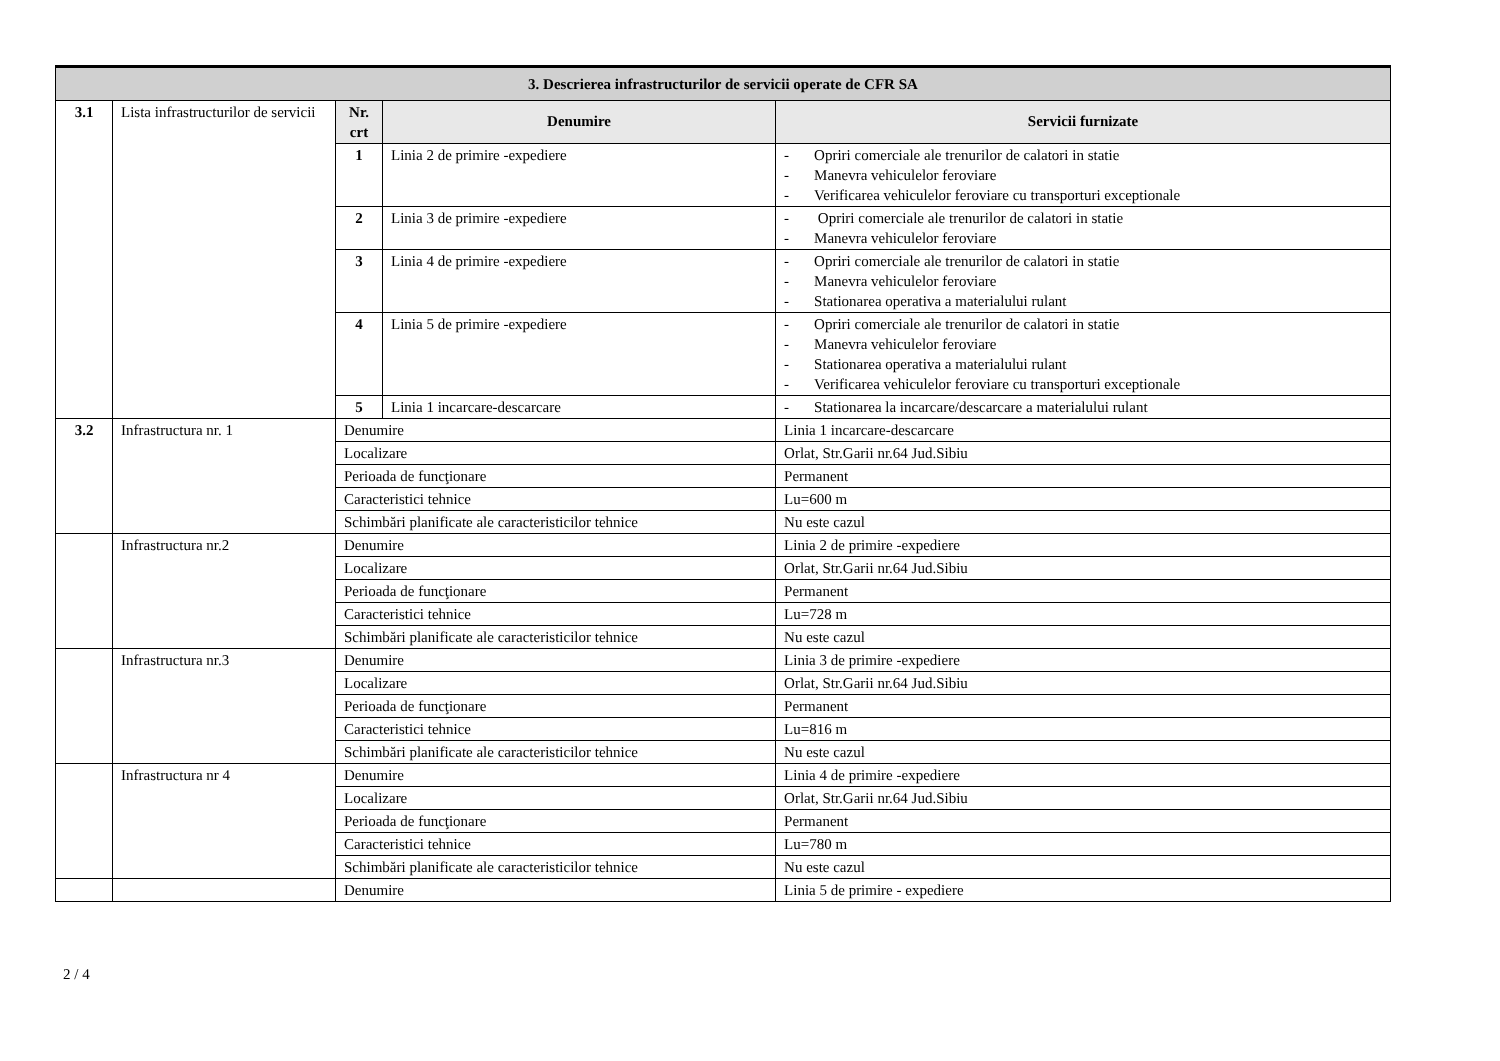| 3. Descrierea infrastructurilor de servicii operate de CFR SA | | | | | |
| 3.1 | Lista infrastructurilor de servicii | Nr. crt | Denumire | | Servicii furnizate |
| | | 1 | Linia 2 de primire -expediere | | - Opriri comerciale ale trenurilor de calatori in statie - Manevra vehiculelor feroviare - Verificarea vehiculelor feroviare cu transporturi exceptionale |
| | | 2 | Linia 3 de primire -expediere | | - Opriri comerciale ale trenurilor de calatori in statie - Manevra vehiculelor feroviare |
| | | 3 | Linia 4 de primire -expediere | | - Opriri comerciale ale trenurilor de calatori in statie - Manevra vehiculelor feroviare - Stationarea operativa a materialului rulant |
| | | 4 | Linia 5 de primire -expediere | | - Opriri comerciale ale trenurilor de calatori in statie - Manevra vehiculelor feroviare - Stationarea operativa a materialului rulant - Verificarea vehiculelor feroviare cu transporturi exceptionale |
| | | 5 | Linia 1 incarcare-descarcare | | - Stationarea la incarcare/descarcare a materialului rulant |
| 3.2 | Infrastructura nr. 1 | Denumire | | Linia 1 incarcare-descarcare | |
| | | Localizare | | Orlat, Str.Garii nr.64 Jud.Sibiu | |
| | | Perioada de funcţionare | | Permanent | |
| | | Caracteristici tehnice | | Lu=600 m | |
| | | Schimbări planificate ale caracteristicilor tehnice | | Nu este cazul | |
| | Infrastructura nr.2 | Denumire | | Linia 2 de primire -expediere | |
| | | Localizare | | Orlat, Str.Garii nr.64 Jud.Sibiu | |
| | | Perioada de funcţionare | | Permanent | |
| | | Caracteristici tehnice | | Lu=728 m | |
| | | Schimbări planificate ale caracteristicilor tehnice | | Nu este cazul | |
| | Infrastructura nr.3 | Denumire | | Linia 3 de primire -expediere | |
| | | Localizare | | Orlat, Str.Garii nr.64 Jud.Sibiu | |
| | | Perioada de funcţionare | | Permanent | |
| | | Caracteristici tehnice | | Lu=816 m | |
| | | Schimbări planificate ale caracteristicilor tehnice | | Nu este cazul | |
| | Infrastructura nr 4 | Denumire | | Linia 4 de primire -expediere | |
| | | Localizare | | Orlat, Str.Garii nr.64 Jud.Sibiu | |
| | | Perioada de funcţionare | | Permanent | |
| | | Caracteristici tehnice | | Lu=780 m | |
| | | Schimbări planificate ale caracteristicilor tehnice | | Nu este cazul | |
| | | Denumire | | Linia 5 de primire - expediere | |
2 / 4